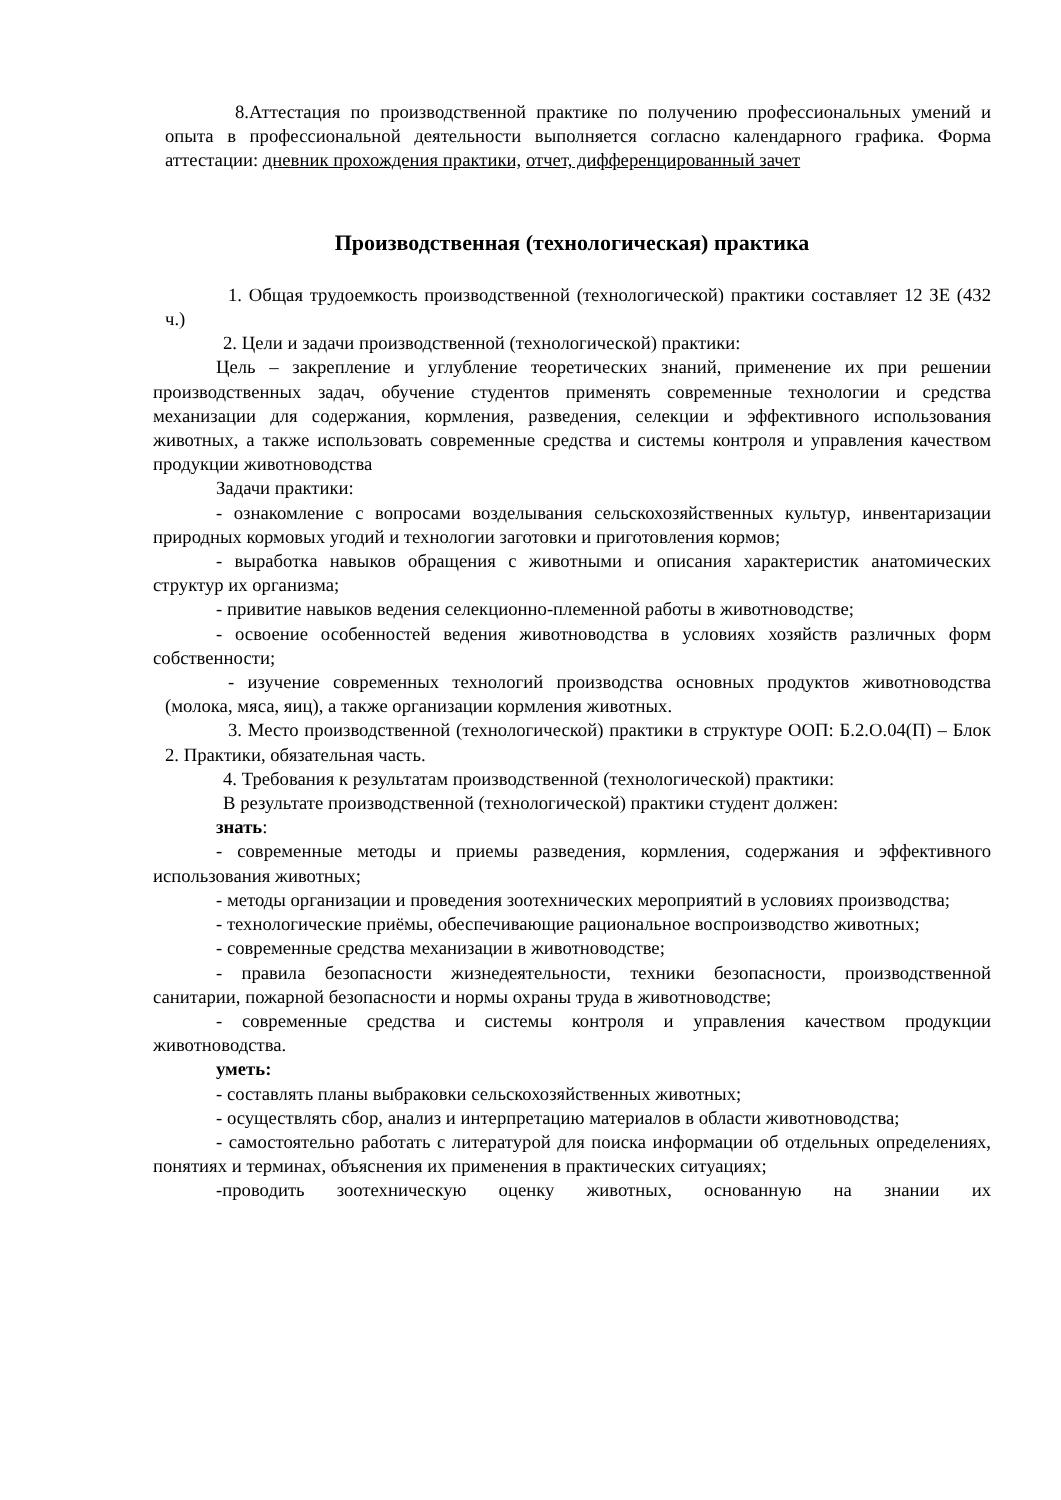8.Аттестация по производственной практике по получению профессиональных умений и опыта в профессиональной деятельности выполняется согласно календарного графика. Форма аттестации: дневник прохождения практики, отчет, дифференцированный зачет
Производственная (технологическая) практика
1. Общая трудоемкость производственной (технологической) практики составляет 12 ЗЕ (432 ч.)
2. Цели и задачи производственной (технологической) практики:
Цель – закрепление и углубление теоретических знаний, применение их при решении производственных задач, обучение студентов применять современные технологии и средства механизации для содержания, кормления, разведения, селекции и эффективного использования животных, а также использовать современные средства и системы контроля и управления качеством продукции животноводства
Задачи практики:
- ознакомление с вопросами возделывания сельскохозяйственных культур, инвентаризации природных кормовых угодий и технологии заготовки и приготовления кормов;
- выработка навыков обращения с животными и описания характеристик анатомических структур их организма;
- привитие навыков ведения селекционно-племенной работы в животноводстве;
- освоение особенностей ведения животноводства в условиях хозяйств различных форм собственности;
- изучение современных технологий производства основных продуктов животноводства (молока, мяса, яиц), а также организации кормления животных.
3. Место производственной (технологической) практики в структуре ООП: Б.2.О.04(П) – Блок 2. Практики, обязательная часть.
4. Требования к результатам производственной (технологической) практики:
В результате производственной (технологической) практики студент должен:
знать:
- современные методы и приемы разведения, кормления, содержания и эффективного использования животных;
- методы организации и проведения зоотехнических мероприятий в условиях производства;
- технологические приёмы, обеспечивающие рациональное воспроизводство животных;
- современные средства механизации в животноводстве;
- правила безопасности жизнедеятельности, техники безопасности, производственной санитарии, пожарной безопасности и нормы охраны труда в животноводстве;
- современные средства и системы контроля и управления качеством продукции животноводства.
уметь:
- составлять планы выбраковки сельскохозяйственных животных;
- осуществлять сбор, анализ и интерпретацию материалов в области животноводства;
- самостоятельно работать с литературой для поиска информации об отдельных определениях, понятиях и терминах, объяснения их применения в практических ситуациях;
-проводить зоотехническую оценку животных, основанную на знании их